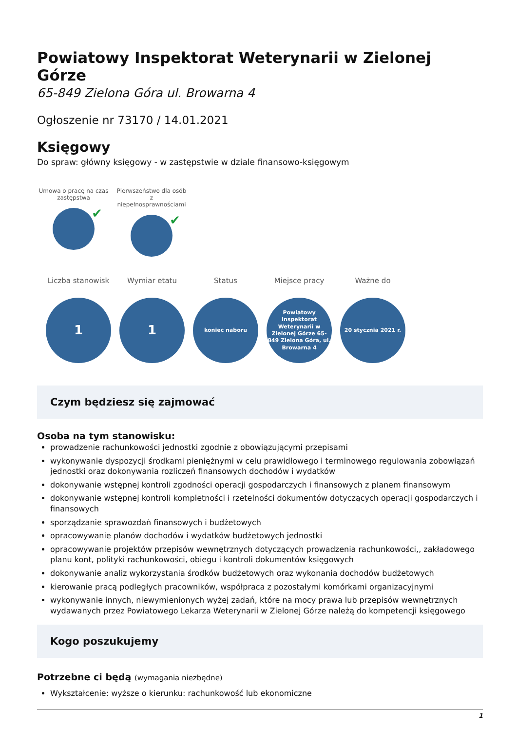Powiatowy Inspektorat Weterynarii w Zielonej Górze
65-849 Zielona Góra ul. Browarna 4
Ogłoszenie nr 73170 / 14.01.2021
Księgowy
Do spraw: główny księgowy - w zastępstwie w dziale finansowo-księgowym
Umowa o pracę na czas zastępstwa
✔
Pierwszeństwo dla osób z niepełnosprawnościami
✔
Liczba stanowisk
1
Wymiar etatu
1
Status
koniec naboru
Miejsce pracy
Powiatowy Inspektorat Weterynarii w Zielonej Górze 65-849 Zielona Góra, ul. Browarna 4
Ważne do
20 stycznia 2021 r.
Czym będziesz się zajmować
Osoba na tym stanowisku:
prowadzenie rachunkowości jednostki zgodnie z obowiązującymi przepisami
wykonywanie dyspozycji środkami pieniężnymi w celu prawidłowego i terminowego regulowania zobowiązań jednostki oraz dokonywania rozliczeń finansowych dochodów i wydatków
dokonywanie wstępnej kontroli zgodności operacji gospodarczych i finansowych z planem finansowym
dokonywanie wstępnej kontroli kompletności i rzetelności dokumentów dotyczących operacji gospodarczych i finansowych
sporządzanie sprawozdań finansowych i budżetowych
opracowywanie planów dochodów i wydatków budżetowych jednostki
opracowywanie projektów przepisów wewnętrznych dotyczących prowadzenia rachunkowości,, zakładowego planu kont, polityki rachunkowości, obiegu i kontroli dokumentów księgowych
dokonywanie analiz wykorzystania środków budżetowych oraz wykonania dochodów budżetowych
kierowanie pracą podległych pracowników, współpraca z pozostałymi komórkami organizacyjnymi
wykonywanie innych, niewymienionych wyżej zadań, które na mocy prawa lub przepisów wewnętrznych wydawanych przez Powiatowego Lekarza Weterynarii w Zielonej Górze należą do kompetencji księgowego
Kogo poszukujemy
Potrzebne ci będą (wymagania niezbędne)
Wykształcenie: wyższe o kierunku: rachunkowość lub ekonomiczne
1